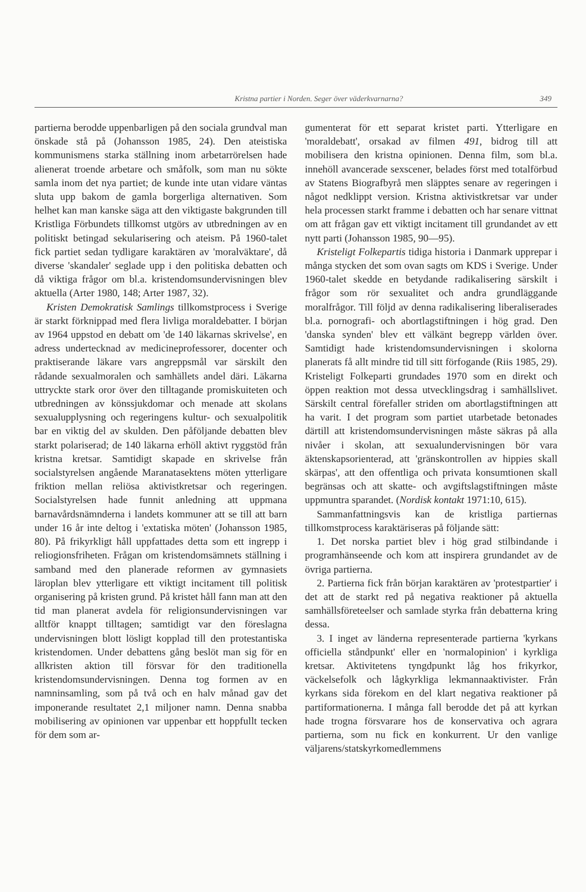Kristna partier i Norden. Seger över väderkvarnarna? 349
partierna berodde uppenbarligen på den sociala grundval man önskade stå på (Johansson 1985, 24). Den ateistiska kommunismens starka ställning inom arbetarrörelsen hade alienerat troende arbetare och småfolk, som man nu sökte samla inom det nya partiet; de kunde inte utan vidare väntas sluta upp bakom de gamla borgerliga alternativen. Som helhet kan man kanske säga att den viktigaste bakgrunden till Kristliga Förbundets tillkomst utgörs av utbredningen av en politiskt betingad sekularisering och ateism. På 1960-talet fick partiet sedan tydligare karaktären av 'moralväktare', då diverse 'skandaler' seglade upp i den politiska debatten och då viktiga frågor om bl.a. kristendomsundervisningen blev aktuella (Arter 1980, 148; Arter 1987, 32).
Kristen Demokratisk Samlings tillkomstprocess i Sverige är starkt förknippad med flera livliga moraldebatter. I början av 1964 uppstod en debatt om 'de 140 läkarnas skrivelse', en adress undertecknad av medicineprofessorer, docenter och praktiserande läkare vars angreppsmål var särskilt den rådande sexualmoralen och samhällets andel däri. Läkarna uttryckte stark oror över den tilltagande promiskuiteten och utbredningen av könssjukdomar och menade att skolans sexualupplysning och regeringens kultur- och sexualpolitik bar en viktig del av skulden. Den påföljande debatten blev starkt polariserad; de 140 läkarna erhöll aktivt ryggstöd från kristna kretsar. Samtidigt skapade en skrivelse från socialstyrelsen angående Maranatasektens möten ytterligare friktion mellan reliösa aktivistkretsar och regeringen. Socialstyrelsen hade funnit anledning att uppmana barnavårdsnämnderna i landets kommuner att se till att barn under 16 år inte deltog i 'extatiska möten' (Johansson 1985, 80). På frikyrkligt håll uppfattades detta som ett ingrepp i reliogionsfriheten. Frågan om kristendomsämnets ställning i samband med den planerade reformen av gymnasiets läroplan blev ytterligare ett viktigt incitament till politisk organisering på kristen grund. På kristet håll fann man att den tid man planerat avdela för religionsundervisningen var alltför knappt tilltagen; samtidigt var den föreslagna undervisningen blott lösligt kopplad till den protestantiska kristendomen. Under debattens gång beslöt man sig för en allkristen aktion till försvar för den traditionella kristendomsundervisningen. Denna tog formen av en namninsamling, som på två och en halv månad gav det imponerande resultatet 2,1 miljoner namn. Denna snabba mobilisering av opinionen var uppenbar ett hoppfullt tecken för dem som ar-
gumenterat för ett separat kristet parti. Ytterligare en 'moraldebatt', orsakad av filmen 491, bidrog till att mobilisera den kristna opinionen. Denna film, som bl.a. innehöll avancerade sexscener, belades först med totalförbud av Statens Biografbyrå men släpptes senare av regeringen i något nedklippt version. Kristna aktivistkretsar var under hela processen starkt framme i debatten och har senare vittnat om att frågan gav ett viktigt incitament till grundandet av ett nytt parti (Johansson 1985, 90—95).
Kristeligt Folkepartis tidiga historia i Danmark upprepar i många stycken det som ovan sagts om KDS i Sverige. Under 1960-talet skedde en betydande radikalisering särskilt i frågor som rör sexualitet och andra grundläggande moralfrågor. Till följd av denna radikalisering liberaliserades bl.a. pornografi- och abortlagstiftningen i hög grad. Den 'danska synden' blev ett välkänt begrepp världen över. Samtidigt hade kristendomsundervisningen i skolorna planerats få allt mindre tid till sitt förfogande (Riis 1985, 29). Kristeligt Folkeparti grundades 1970 som en direkt och öppen reaktion mot dessa utvecklingsdrag i samhällslivet. Särskilt central förefaller striden om abortlagstiftningen att ha varit. I det program som partiet utarbetade betonades därtill att kristendomsundervisningen måste säkras på alla nivåer i skolan, att sexualundervisningen bör vara äktenskapsorienterad, att 'gränskontrollen av hippies skall skärpas', att den offentliga och privata konsumtionen skall begränsas och att skatte- och avgiftslagstiftningen måste uppmuntra sparandet. (Nordisk kontakt 1971:10, 615).
Sammanfattningsvis kan de kristliga partiernas tillkomstprocess karaktäriseras på följande sätt:
1. Det norska partiet blev i hög grad stilbindande i programhänseende och kom att inspirera grundandet av de övriga partierna.
2. Partierna fick från början karaktären av 'protestpartier' i det att de starkt red på negativa reaktioner på aktuella samhällsföreteelser och samlade styrka från debatterna kring dessa.
3. I inget av länderna representerade partierna 'kyrkans officiella ståndpunkt' eller en 'normalopinion' i kyrkliga kretsar. Aktivitetens tyngdpunkt låg hos frikyrkor, väckelsefolk och lågkyrkliga lekmannaaktivister. Från kyrkans sida förekom en del klart negativa reaktioner på partiformationerna. I många fall berodde det på att kyrkan hade trogna försvarare hos de konservativa och agrara partierna, som nu fick en konkurrent. Ur den vanlige väljarens/statskyrkomedlemmens